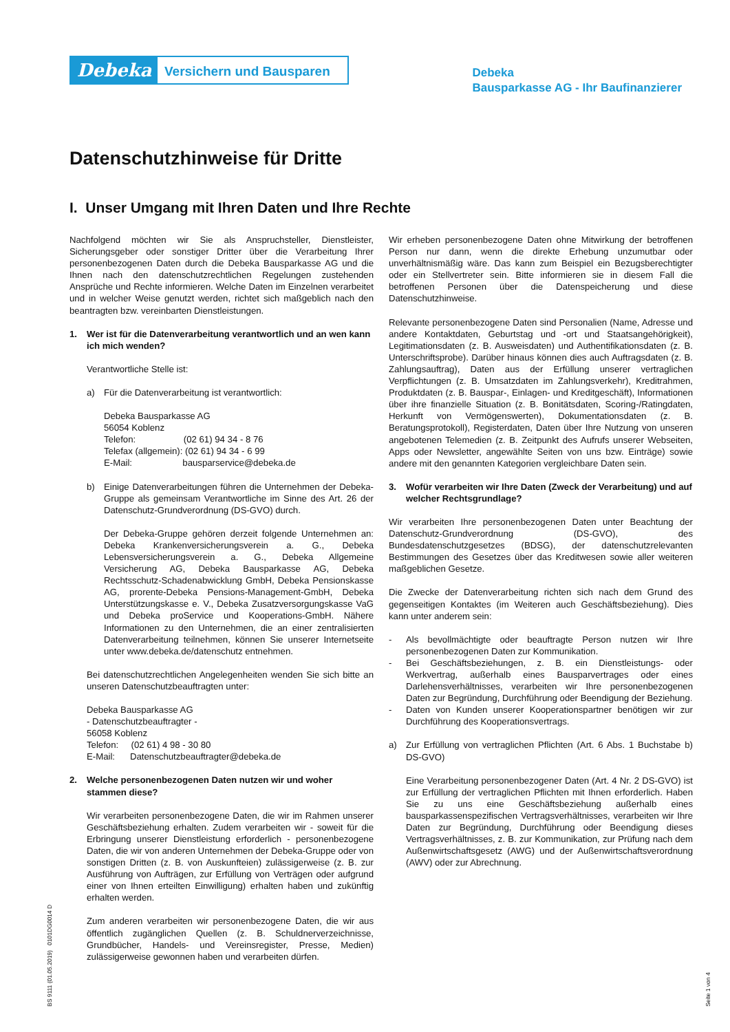Debeka
Versichern und Bausparen
Debeka
Bausparkasse AG - Ihr Baufinanzierer
Datenschutzhinweise für Dritte
I. Unser Umgang mit Ihren Daten und Ihre Rechte
Nachfolgend möchten wir Sie als Anspruchsteller, Dienstleister, Sicherungsgeber oder sonstiger Dritter über die Verarbeitung Ihrer personenbezogenen Daten durch die Debeka Bausparkasse AG und die Ihnen nach den datenschutzrechtlichen Regelungen zustehenden Ansprüche und Rechte informieren. Welche Daten im Einzelnen verarbeitet und in welcher Weise genutzt werden, richtet sich maßgeblich nach den beantragten bzw. vereinbarten Dienstleistungen.
1. Wer ist für die Datenverarbeitung verantwortlich und an wen kann ich mich wenden?
Verantwortliche Stelle ist:
a) Für die Datenverarbeitung ist verantwortlich:
Debeka Bausparkasse AG
56054 Koblenz
Telefon: (02 61) 94 34 - 8 76
Telefax (allgemein): (02 61) 94 34 - 6 99
E-Mail: bausparservice@debeka.de
b) Einige Datenverarbeitungen führen die Unternehmen der Debeka-Gruppe als gemeinsam Verantwortliche im Sinne des Art. 26 der Datenschutz-Grundverordnung (DS-GVO) durch.
Der Debeka-Gruppe gehören derzeit folgende Unternehmen an: Debeka Krankenversicherungsverein a. G., Debeka Lebensversicherungsverein a. G., Debeka Allgemeine Versicherung AG, Debeka Bausparkasse AG, Debeka Rechtsschutz-Schadenabwicklung GmbH, Debeka Pensionskasse AG, prorente-Debeka Pensions-Management-GmbH, Debeka Unterstützungskasse e. V., Debeka Zusatzversorgungskasse VaG und Debeka proService und Kooperations-GmbH. Nähere Informationen zu den Unternehmen, die an einer zentralisierten Datenverarbeitung teilnehmen, können Sie unserer Internetseite unter www.debeka.de/datenschutz entnehmen.
Bei datenschutzrechtlichen Angelegenheiten wenden Sie sich bitte an unseren Datenschutzbeauftragten unter:
Debeka Bausparkasse AG
- Datenschutzbeauftragter -
56058 Koblenz
Telefon: (02 61) 4 98 - 30 80
E-Mail: Datenschutzbeauftragter@debeka.de
2. Welche personenbezogenen Daten nutzen wir und woher stammen diese?
Wir verarbeiten personenbezogene Daten, die wir im Rahmen unserer Geschäftsbeziehung erhalten. Zudem verarbeiten wir - soweit für die Erbringung unserer Dienstleistung erforderlich - personenbezogene Daten, die wir von anderen Unternehmen der Debeka-Gruppe oder von sonstigen Dritten (z. B. von Auskunfteien) zulässigerweise (z. B. zur Ausführung von Aufträgen, zur Erfüllung von Verträgen oder aufgrund einer von Ihnen erteilten Einwilligung) erhalten haben und zukünftig erhalten werden.
Zum anderen verarbeiten wir personenbezogene Daten, die wir aus öffentlich zugänglichen Quellen (z. B. Schuldnerverzeichnisse, Grundbücher, Handels- und Vereinsregister, Presse, Medien) zulässigerweise gewonnen haben und verarbeiten dürfen.
Wir erheben personenbezogene Daten ohne Mitwirkung der betroffenen Person nur dann, wenn die direkte Erhebung unzumutbar oder unverhältnismäßig wäre. Das kann zum Beispiel ein Bezugsberechtigter oder ein Stellvertreter sein. Bitte informieren sie in diesem Fall die betroffenen Personen über die Datenspeicherung und diese Datenschutzhinweise.
Relevante personenbezogene Daten sind Personalien (Name, Adresse und andere Kontaktdaten, Geburtstag und -ort und Staatsangehörigkeit), Legitimationsdaten (z. B. Ausweisdaten) und Authentifikationsdaten (z. B. Unterschriftsprobe). Darüber hinaus können dies auch Auftragsdaten (z. B. Zahlungsauftrag), Daten aus der Erfüllung unserer vertraglichen Verpflichtungen (z. B. Umsatzdaten im Zahlungsverkehr), Kreditrahmen, Produktdaten (z. B. Bauspar-, Einlagen- und Kreditgeschäft), Informationen über ihre finanzielle Situation (z. B. Bonitätsdaten, Scoring-/Ratingdaten, Herkunft von Vermögenswerten), Dokumentationsdaten (z. B. Beratungsprotokoll), Registerdaten, Daten über Ihre Nutzung von unseren angebotenen Telemedien (z. B. Zeitpunkt des Aufrufs unserer Webseiten, Apps oder Newsletter, angewählte Seiten von uns bzw. Einträge) sowie andere mit den genannten Kategorien vergleichbare Daten sein.
3. Wofür verarbeiten wir Ihre Daten (Zweck der Verarbeitung) und auf welcher Rechtsgrundlage?
Wir verarbeiten Ihre personenbezogenen Daten unter Beachtung der Datenschutz-Grundverordnung (DS-GVO), des Bundesdatenschutzgesetzes (BDSG), der datenschutzrelevanten Bestimmungen des Gesetzes über das Kreditwesen sowie aller weiteren maßgeblichen Gesetze.
Die Zwecke der Datenverarbeitung richten sich nach dem Grund des gegenseitigen Kontaktes (im Weiteren auch Geschäftsbeziehung). Dies kann unter anderem sein:
- Als bevollmächtigte oder beauftragte Person nutzen wir Ihre personenbezogenen Daten zur Kommunikation.
- Bei Geschäftsbeziehungen, z. B. ein Dienstleistungs- oder Werkvertrag, außerhalb eines Bausparvertrages oder eines Darlehensverhältnisses, verarbeiten wir Ihre personenbezogenen Daten zur Begründung, Durchführung oder Beendigung der Beziehung.
- Daten von Kunden unserer Kooperationspartner benötigen wir zur Durchführung des Kooperationsvertrags.
a) Zur Erfüllung von vertraglichen Pflichten (Art. 6 Abs. 1 Buchstabe b) DS-GVO)
Eine Verarbeitung personenbezogener Daten (Art. 4 Nr. 2 DS-GVO) ist zur Erfüllung der vertraglichen Pflichten mit Ihnen erforderlich. Haben Sie zu uns eine Geschäftsbeziehung außerhalb eines bausparkassenspezifischen Vertragsverhältnisses, verarbeiten wir Ihre Daten zur Begründung, Durchführung oder Beendigung dieses Vertragsverhältnisses, z. B. zur Kommunikation, zur Prüfung nach dem Außenwirtschaftsgesetz (AWG) und der Außenwirtschaftsverordnung (AWV) oder zur Abrechnung.
BS 9111 (01.05.2019) 0101DG0014 D Seite 1 von 4